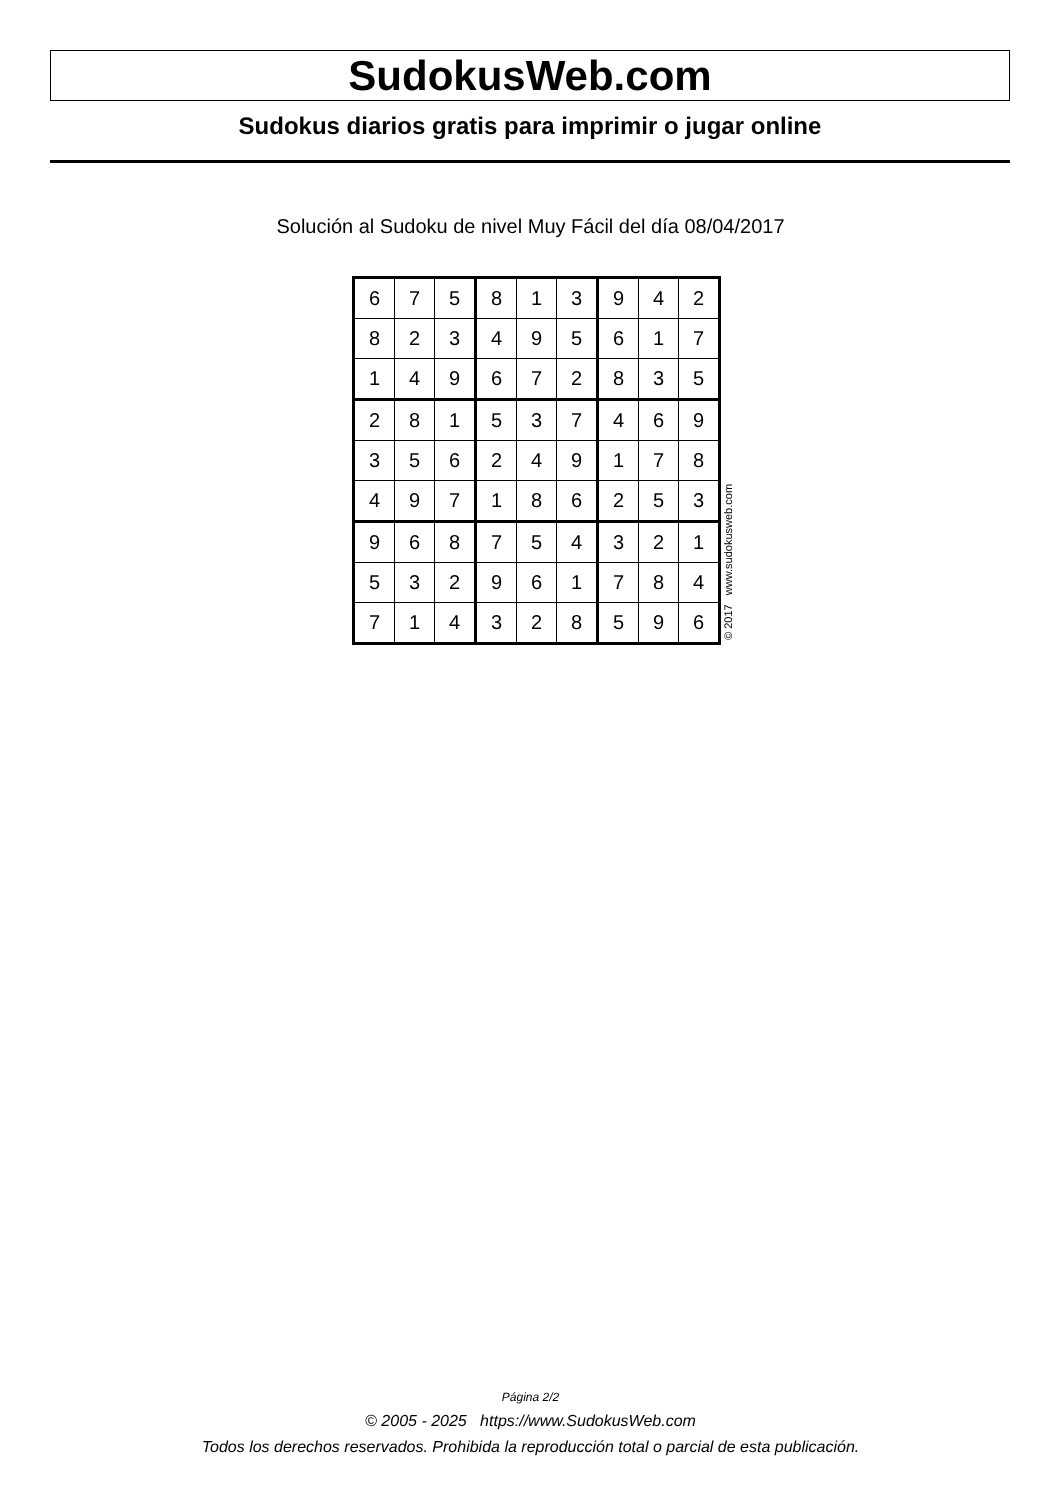SudokusWeb.com
Sudokus diarios gratis para imprimir o jugar online
Solución al Sudoku de nivel Muy Fácil del día 08/04/2017
| 6 | 7 | 5 | 8 | 1 | 3 | 9 | 4 | 2 |
| 8 | 2 | 3 | 4 | 9 | 5 | 6 | 1 | 7 |
| 1 | 4 | 9 | 6 | 7 | 2 | 8 | 3 | 5 |
| 2 | 8 | 1 | 5 | 3 | 7 | 4 | 6 | 9 |
| 3 | 5 | 6 | 2 | 4 | 9 | 1 | 7 | 8 |
| 4 | 9 | 7 | 1 | 8 | 6 | 2 | 5 | 3 |
| 9 | 6 | 8 | 7 | 5 | 4 | 3 | 2 | 1 |
| 5 | 3 | 2 | 9 | 6 | 1 | 7 | 8 | 4 |
| 7 | 1 | 4 | 3 | 2 | 8 | 5 | 9 | 6 |
© 2017 www.sudokusweb.com
Página 2/2
© 2005 - 2025 https://www.SudokusWeb.com
Todos los derechos reservados. Prohibida la reproducción total o parcial de esta publicación.